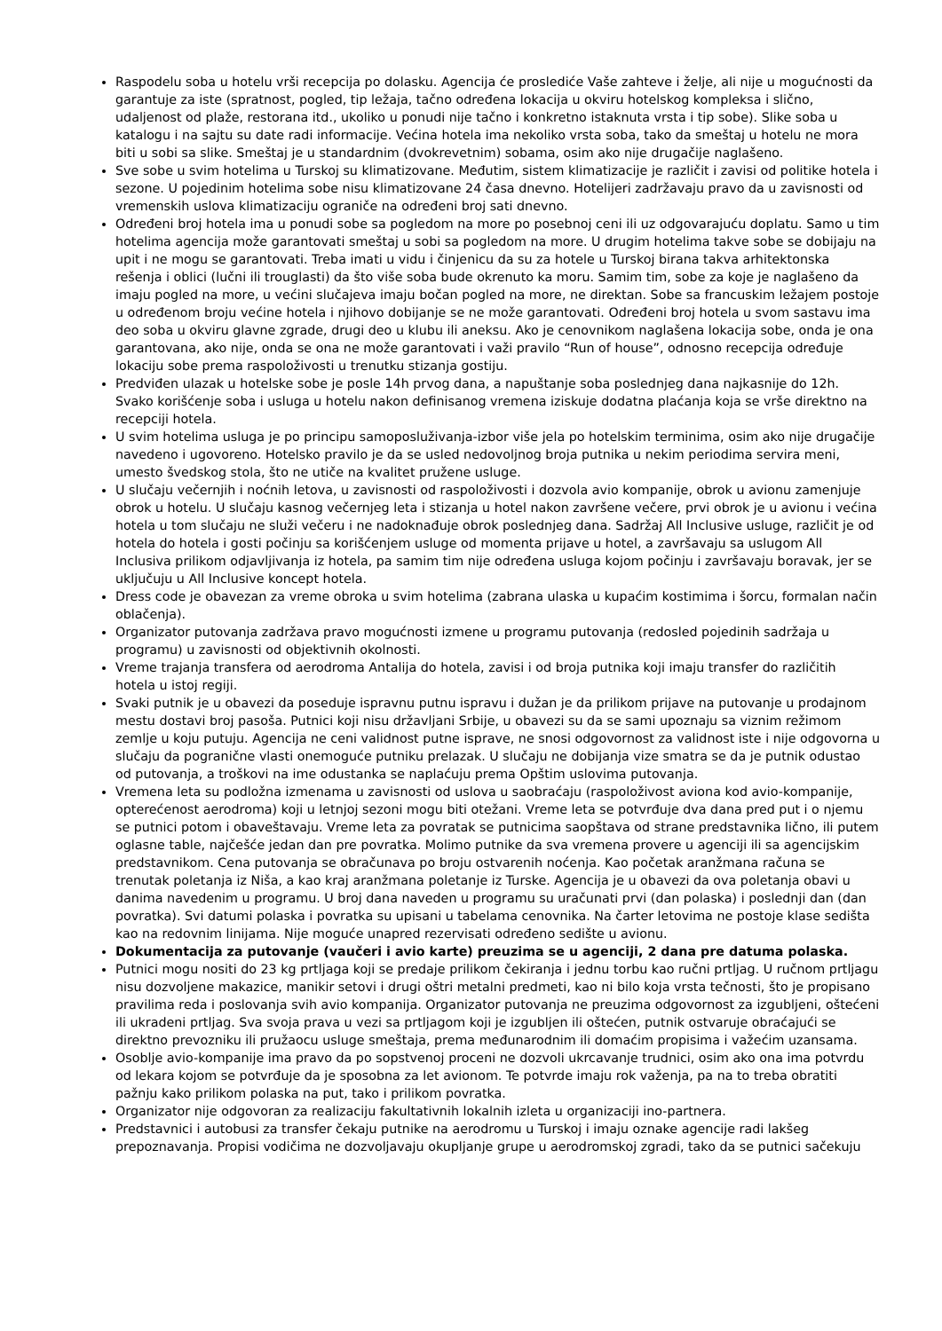Raspodelu soba u hotelu vrši recepcija po dolasku. Agencija će proslediće Vaše zahteve i želje, ali nije u mogućnosti da garantuje za iste (spratnost, pogled, tip ležaja, tačno određena lokacija u okviru hotelskog kompleksa i slično, udaljenost od plaže, restorana itd., ukoliko u ponudi nije tačno i konkretno istaknuta vrsta i tip sobe). Slike soba u katalogu i na sajtu su date radi informacije. Većina hotela ima nekoliko vrsta soba, tako da smeštaj u hotelu ne mora biti u sobi sa slike. Smeštaj je u standardnim (dvokrevetnim) sobama, osim ako nije drugačije naglašeno.
Sve sobe u svim hotelima u Turskoj su klimatizovane. Međutim, sistem klimatizacije je različit i zavisi od politike hotela i sezone. U pojedinim hotelima sobe nisu klimatizovane 24 časa dnevno. Hotelijeri zadržavaju pravo da u zavisnosti od vremenskih uslova klimatizaciju ograniče na određeni broj sati dnevno.
Određeni broj hotela ima u ponudi sobe sa pogledom na more po posebnoj ceni ili uz odgovarajuću doplatu. Samo u tim hotelima agencija može garantovati smeštaj u sobi sa pogledom na more. U drugim hotelima takve sobe se dobijaju na upit i ne mogu se garantovati. Treba imati u vidu i činjenicu da su za hotele u Turskoj birana takva arhitektonska rešenja i oblici (lučni ili trouglasti) da što više soba bude okrenuto ka moru. Samim tim, sobe za koje je naglašeno da imaju pogled na more, u većini slučajeva imaju bočan pogled na more, ne direktan. Sobe sa francuskim ležajem postoje u određenom broju većine hotela i njihovo dobijanje se ne može garantovati. Određeni broj hotela u svom sastavu ima deo soba u okviru glavne zgrade, drugi deo u klubu ili aneksu. Ako je cenovnikom naglašena lokacija sobe, onda je ona garantovana, ako nije, onda se ona ne može garantovati i važi pravilo “Run of house”, odnosno recepcija određuje lokaciju sobe prema raspoloživosti u trenutku stizanja gostiju.
Predviđen ulazak u hotelske sobe je posle 14h prvog dana, a napuštanje soba poslednjeg dana najkasnije do 12h. Svako korišćenje soba i usluga u hotelu nakon definisanog vremena iziskuje dodatna plaćanja koja se vrše direktno na recepciji hotela.
U svim hotelima usluga je po principu samoposluživanja-izbor više jela po hotelskim terminima, osim ako nije drugačije navedeno i ugovoreno. Hotelsko pravilo je da se usled nedovoljnog broja putnika u nekim periodima servira meni, umesto švedskog stola, što ne utiče na kvalitet pružene usluge.
U slučaju večernjih i noćnih letova, u zavisnosti od raspoloživosti i dozvola avio kompanije, obrok u avionu zamenjuje obrok u hotelu. U slučaju kasnog večernjeg leta i stizanja u hotel nakon završene večere, prvi obrok je u avionu i većina hotela u tom slučaju ne služi večeru i ne nadoknađuje obrok poslednjeg dana. Sadržaj All Inclusive usluge, različit je od hotela do hotela i gosti počinju sa korišćenjem usluge od momenta prijave u hotel, a završavaju sa uslugom All Inclusiva prilikom odjavljivanja iz hotela, pa samim tim nije određena usluga kojom počinju i završavaju boravak, jer se uključuju u All Inclusive koncept hotela.
Dress code je obavezan za vreme obroka u svim hotelima (zabrana ulaska u kupaćim kostimima i šorcu, formalan način oblačenja).
Organizator putovanja zadržava pravo mogućnosti izmene u programu putovanja (redosled pojedinih sadržaja u programu) u zavisnosti od objektivnih okolnosti.
Vreme trajanja transfera od aerodroma Antalija do hotela, zavisi i od broja putnika koji imaju transfer do različitih hotela u istoj regiji.
Svaki putnik je u obavezi da poseduje ispravnu putnu ispravu i dužan je da prilikom prijave na putovanje u prodajnom mestu dostavi broj pasoša. Putnici koji nisu državljani Srbije, u obavezi su da se sami upoznaju sa viznim režimom zemlje u koju putuju. Agencija ne ceni validnost putne isprave, ne snosi odgovornost za validnost iste i nije odgovorna u slučaju da pogranične vlasti onemoguće putniku prelazak. U slučaju ne dobijanja vize smatra se da je putnik odustao od putovanja, a troškovi na ime odustanka se naplaćuju prema Opštim uslovima putovanja.
Vremena leta su podložna izmenama u zavisnosti od uslova u saobraćaju (raspoloživost aviona kod avio-kompanije, opterećenost aerodroma) koji u letnjoj sezoni mogu biti otežani. Vreme leta se potvrđuje dva dana pred put i o njemu se putnici potom i obaveštavaju. Vreme leta za povratak se putnicima saopštava od strane predstavnika lično, ili putem oglasne table, najčešće jedan dan pre povratka. Molimo putnike da sva vremena provere u agenciji ili sa agencijskim predstavnikom. Cena putovanja se obračunava po broju ostvarenih noćenja. Kao početak aranžmana računa se trenutak poletanja iz Niša, a kao kraj aranžmana poletanje iz Turske. Agencija je u obavezi da ova poletanja obavi u danima navedenim u programu. U broj dana naveden u programu su uračunati prvi (dan polaska) i poslednji dan (dan povratka). Svi datumi polaska i povratka su upisani u tabelama cenovnika. Na čarter letovima ne postoje klase sedišta kao na redovnim linijama. Nije moguće unapred rezervisati određeno sedište u avionu.
Dokumentacija za putovanje (vaučeri i avio karte) preuzima se u agenciji, 2 dana pre datuma polaska.
Putnici mogu nositi do 23 kg prtljaga koji se predaje prilikom čekiranja i jednu torbu kao ručni prtljag. U ručnom prtljagu nisu dozvoljene makazice, manikir setovi i drugi oštri metalni predmeti, kao ni bilo koja vrsta tečnosti, što je propisano pravilima reda i poslovanja svih avio kompanija. Organizator putovanja ne preuzima odgovornost za izgubljeni, oštećeni ili ukradeni prtljag. Sva svoja prava u vezi sa prtljagom koji je izgubljen ili oštećen, putnik ostvaruje obraćajući se direktno prevozniku ili pružaocu usluge smeštaja, prema međunarodnim ili domaćim propisima i važećim uzansama.
Osoblje avio-kompanije ima pravo da po sopstvenoj proceni ne dozvoli ukrcavanje trudnici, osim ako ona ima potvrdu od lekara kojom se potvrđuje da je sposobna za let avionom. Te potvrde imaju rok važenja, pa na to treba obratiti pažnju kako prilikom polaska na put, tako i prilikom povratka.
Organizator nije odgovoran za realizaciju fakultativnih lokalnih izleta u organizaciji ino-partnera.
Predstavnici i autobusi za transfer čekaju putnike na aerodromu u Turskoj i imaju oznake agencije radi lakšeg prepoznavanja. Propisi vodičima ne dozvoljavaju okupljanje grupe u aerodromskoj zgradi, tako da se putnici sačekuju